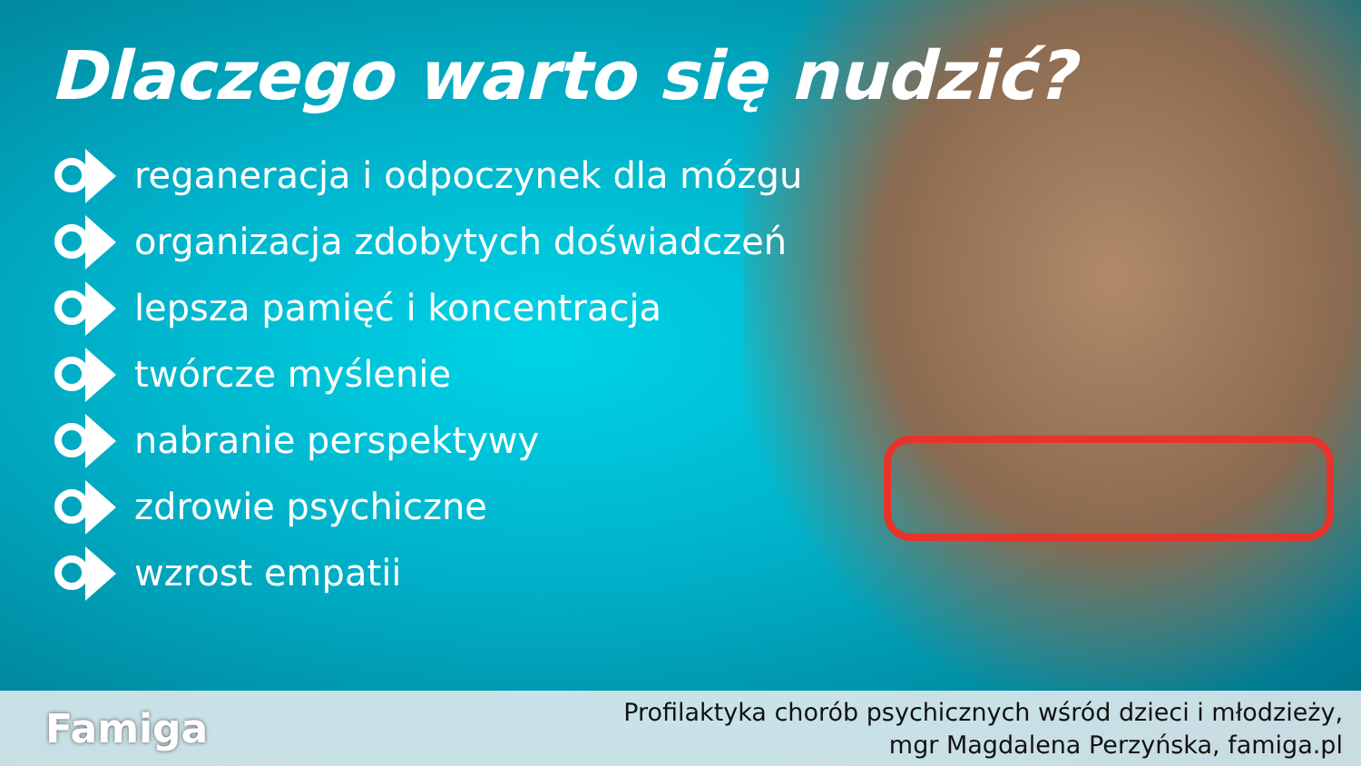Dlaczego warto się nudzić?
reganeracja i odpoczynek dla mózgu
organizacja zdobytych doświadczeń
lepsza pamięć i koncentracja
twórcze myślenie
nabranie perspektywy
zdrowie psychiczne
wzrost empatii
Famiga
Profilaktyka chorób psychicznych wśród dzieci i młodzieży,
mgr Magdalena Perzyńska, famiga.pl